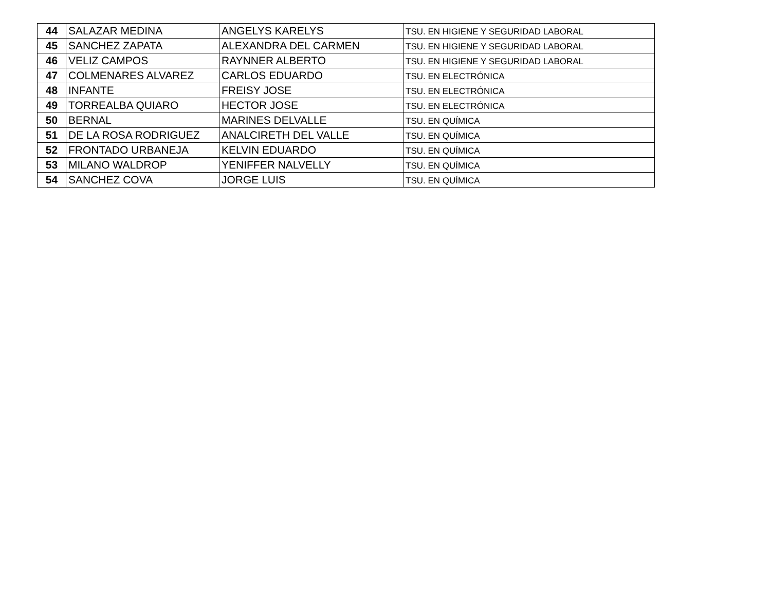| 44 | SALAZAR MEDINA | ANGELYS KARELYS | TSU. EN HIGIENE Y SEGURIDAD LABORAL |
| 45 | SANCHEZ ZAPATA | ALEXANDRA DEL CARMEN | TSU. EN HIGIENE Y SEGURIDAD LABORAL |
| 46 | VELIZ CAMPOS | RAYNNER ALBERTO | TSU. EN HIGIENE Y SEGURIDAD LABORAL |
| 47 | COLMENARES ALVAREZ | CARLOS EDUARDO | TSU. EN ELECTRÓNICA |
| 48 | INFANTE | FREISY JOSE | TSU. EN ELECTRÓNICA |
| 49 | TORREALBA QUIARO | HECTOR JOSE | TSU. EN ELECTRÓNICA |
| 50 | BERNAL | MARINES DELVALLE | TSU. EN QUÍMICA |
| 51 | DE LA ROSA RODRIGUEZ | ANALCIRETH DEL VALLE | TSU. EN QUÍMICA |
| 52 | FRONTADO URBANEJA | KELVIN EDUARDO | TSU. EN QUÍMICA |
| 53 | MILANO WALDROP | YENIFFER NALVELLY | TSU. EN QUÍMICA |
| 54 | SANCHEZ COVA | JORGE LUIS | TSU. EN QUÍMICA |